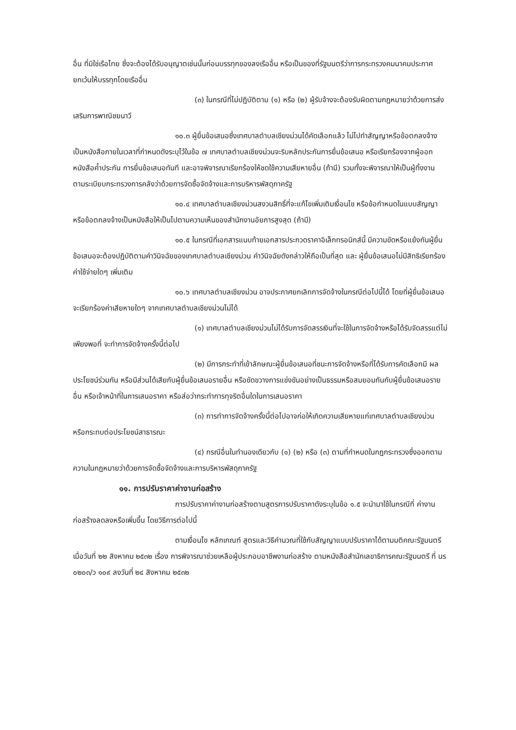อื่น ที่มิใช่เรือไทย ซึ่งจะต้องได้รับอนุญาตเช่นนั้นก่อนบรรทุกของลงเรืออื่น หรือเป็นของที่รัฐมนตรีว่าการกระทรวงคมนาคมประกาศยกเว้นให้บรรทุกโดยเรืออื่น
(๓) ในกรณีที่ไม่ปฏิบัติตาม (๑) หรือ (๒) ผู้รับจ้างจะต้องรับผิดตามกฎหมายว่าด้วยการส่งเสริมการพาณิชยนาวี
๑๐.๓ ผู้ยื่นข้อเสนอซึ่งเทศบาลตำบลเชียงม่วนได้คัดเลือกแล้ว ไม่ไปทำสัญญาหรือข้อตกลงจ้างเป็นหนังสือภายในเวลาที่กำหนดดังระบุไว้ในข้อ ๗ เทศบาลตำบลเชียงม่วนจะริบหลักประกันการยื่นข้อเสนอ หรือเรียกร้องจากผู้ออกหนังสือค้ำประกัน การยื่นข้อเสนอทันที และอาจพิจารณาเรียกร้องให้ชดใช้ความเสียหายอื่น (ถ้ามี) รวมทั้งจะพิจารณาให้เป็นผู้ทิ้งงาน ตามระเบียบกระทรวงการคลังว่าด้วยการจัดซื้อจัดจ้างและการบริหารพัสดุภาครัฐ
๑๐.๔ เทศบาลตำบลเชียงม่วนสงวนสิทธิ์ที่จะแก้ไขเพิ่มเติมเงื่อนไข หรือข้อกำหนดในแบบสัญญาหรือข้อตกลงจ้างเป็นหนังสือให้เป็นไปตามความเห็นของสำนักงานอัยการสูงสุด (ถ้ามี)
๑๐.๕ ในกรณีที่เอกสารแนบท้ายเอกสารประกวดราคาอิเล็กทรอนิกส์นี้ มีความขัดหรือแย้งกันผู้ยื่นข้อเสนอจะต้องปฏิบัติตามคำวินิจฉัยของเทศบาลตำบลเชียงม่วน คำวินิจฉัยดังกล่าวให้ถือเป็นที่สุด และ ผู้ยื่นข้อเสนอไม่มีสิทธิเรียกร้องค่าใช้จ่ายใดๆ เพิ่มเติม
๑๐.๖ เทศบาลตำบลเชียงม่วน อาจประกาศยกเลิกการจัดจ้างในกรณีต่อไปนี้ได้ โดยที่ผู้ยื่นข้อเสนอจะเรียกร้องค่าเสียหายใดๆ จากเทศบาลตำบลเชียงม่วนไม่ได้
(๑) เทศบาลตำบลเชียงม่วนไม่ได้รับการจัดสรรเงินที่จะใช้ในการจัดจ้างหรือได้รับจัดสรรแต่ไม่เพียงพอที่ จะทำการจัดจ้างครั้งนี้ต่อไป
(๒) มีการกระทำที่เข้าลักษณะผู้ยื่นข้อเสนอที่ชนะการจัดจ้างหรือที่ได้รับการคัดเลือกมี ผลประโยชน์ร่วมกัน หรือมีส่วนได้เสียกับผู้ยื่นข้อเสนอรายอื่น หรือขัดขวางการแข่งขันอย่างเป็นธรรมหรือสมยอมกันกับผู้ยื่นข้อเสนอรายอื่น หรือเจ้าหน้าที่ในการเสนอราคา หรือส่อว่ากระทำการทุจริตอื่นใดในการเสนอราคา
(๓) การทำการจัดจ้างครั้งนี้ต่อไปอาจก่อให้เกิดความเสียหายแก่เทศบาลตำบลเชียงม่วน หรือกระทบต่อประโยชน์สาธารณะ
(๔) กรณีอื่นในทำนองเดียวกับ (๑) (๒) หรือ (๓) ตามที่กำหนดในกฎกระทรวงซึ่งออกตามความในกฎหมายว่าด้วยการจัดซื้อจัดจ้างและการบริหารพัสดุภาครัฐ
๑๑. การปรับราคาค่างานก่อสร้าง
การปรับราคาค่างานก่อสร้างตามสูตรการปรับราคาดังระบุในข้อ ๑.๕ จะนำมาใช้ในกรณีที่ ค่างานก่อสร้างลดลงหรือเพิ่มขึ้น โดยวิธีการต่อไปนี้
ตามเงื่อนไข หลักเกณฑ์ สูตรและวิธีคำนวณที่ใช้กับสัญญาแบบปรับราคาได้ตามมติคณะรัฐมนตรีเมื่อวันที่ ๒๒ สิงหาคม ๒๕๓๒ เรื่อง การพิจารณาช่วยเหลือผู้ประกอบอาชีพงานก่อสร้าง ตามหนังสือสำนักเลขาธิการคณะรัฐมนตรี ที่ นร ๐๒๐๓/ว ๑๐๙ ลงวันที่ ๒๔ สิงหาคม ๒๕๓๒